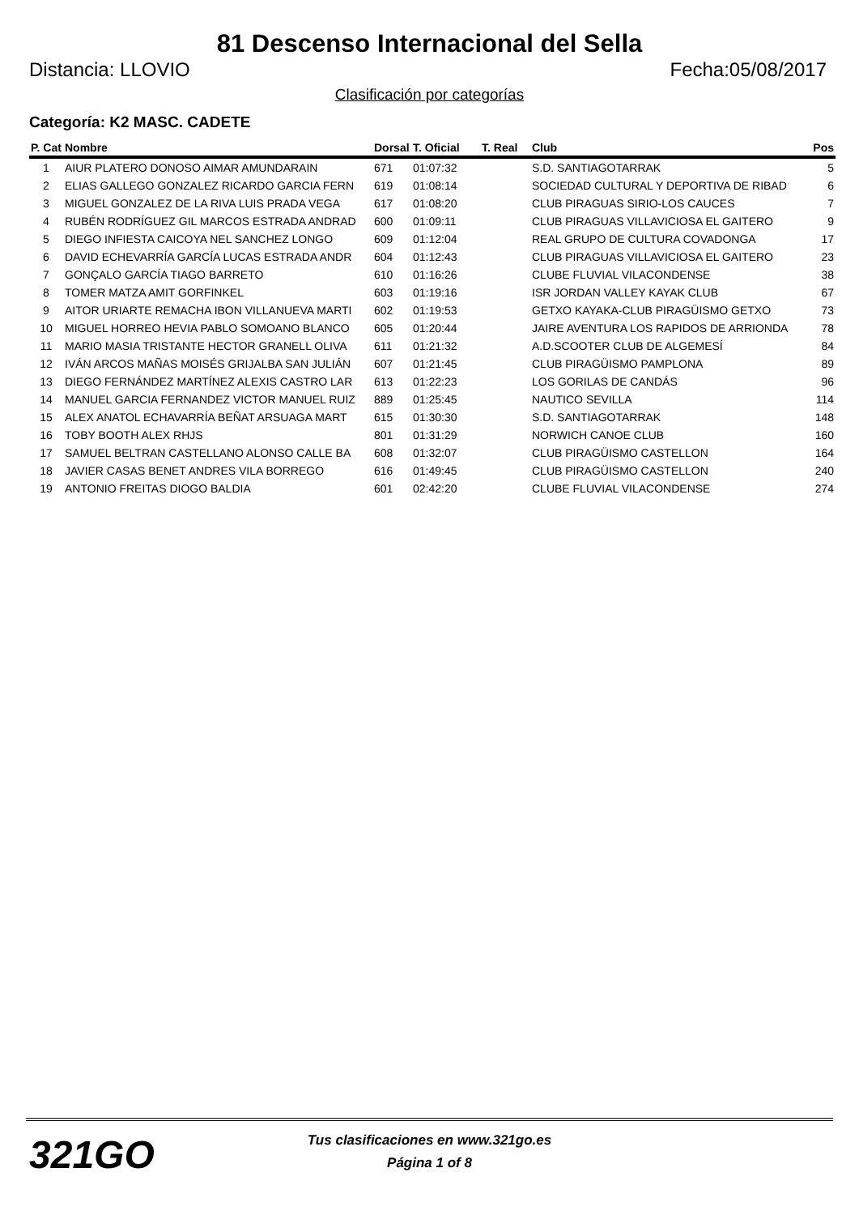81 Descenso Internacional del Sella
Distancia: LLOVIO Fecha:05/08/2017
Clasificación por categorías
Categoría: K2 MASC. CADETE
| P. Cat | Nombre | Dorsal | T. Oficial | T. Real | Club | Pos |
| --- | --- | --- | --- | --- | --- | --- |
| 1 | AIUR PLATERO DONOSO AIMAR AMUNDARAIN | 671 | 01:07:32 | | S.D. SANTIAGOTARRAK | 5 |
| 2 | ELIAS GALLEGO GONZALEZ RICARDO GARCIA FERN | 619 | 01:08:14 | | SOCIEDAD CULTURAL Y DEPORTIVA DE RIBAD | 6 |
| 3 | MIGUEL GONZALEZ DE LA RIVA LUIS PRADA VEGA | 617 | 01:08:20 | | CLUB PIRAGUAS SIRIO-LOS CAUCES | 7 |
| 4 | RUBÉN RODRÍGUEZ GIL MARCOS ESTRADA ANDRAD | 600 | 01:09:11 | | CLUB PIRAGUAS VILLAVICIOSA EL GAITERO | 9 |
| 5 | DIEGO INFIESTA CAICOYA NEL SANCHEZ LONGO | 609 | 01:12:04 | | REAL GRUPO DE CULTURA COVADONGA | 17 |
| 6 | DAVID ECHEVARRÍA GARCÍA LUCAS ESTRADA ANDR | 604 | 01:12:43 | | CLUB PIRAGUAS VILLAVICIOSA EL GAITERO | 23 |
| 7 | GONÇALO GARCÍA TIAGO BARRETO | 610 | 01:16:26 | | CLUBE FLUVIAL VILACONDENSE | 38 |
| 8 | TOMER MATZA AMIT GORFINKEL | 603 | 01:19:16 | | ISR JORDAN VALLEY KAYAK CLUB | 67 |
| 9 | AITOR URIARTE REMACHA IBON VILLANUEVA MARTI | 602 | 01:19:53 | | GETXO KAYAKA-CLUB PIRAGÜISMO GETXO | 73 |
| 10 | MIGUEL HORREO HEVIA PABLO SOMOANO BLANCO | 605 | 01:20:44 | | JAIRE AVENTURA LOS RAPIDOS DE ARRIONDA | 78 |
| 11 | MARIO MASIA TRISTANTE HECTOR GRANELL OLIVA | 611 | 01:21:32 | | A.D.SCOOTER CLUB DE ALGEMESÍ | 84 |
| 12 | IVÁN ARCOS MAÑAS MOISÉS GRIJALBA SAN JULIÁN | 607 | 01:21:45 | | CLUB PIRAGÜISMO PAMPLONA | 89 |
| 13 | DIEGO FERNÁNDEZ MARTÍNEZ ALEXIS CASTRO LAR | 613 | 01:22:23 | | LOS GORILAS DE CANDÁS | 96 |
| 14 | MANUEL GARCIA FERNANDEZ VICTOR MANUEL RUIZ | 889 | 01:25:45 | | NAUTICO SEVILLA | 114 |
| 15 | ALEX ANATOL ECHAVARRÍA BEÑAT ARSUAGA MART | 615 | 01:30:30 | | S.D. SANTIAGOTARRAK | 148 |
| 16 | TOBY BOOTH ALEX RHJS | 801 | 01:31:29 | | NORWICH CANOE CLUB | 160 |
| 17 | SAMUEL BELTRAN CASTELLANO ALONSO CALLE BA | 608 | 01:32:07 | | CLUB PIRAGÜISMO CASTELLON | 164 |
| 18 | JAVIER CASAS BENET ANDRES VILA BORREGO | 616 | 01:49:45 | | CLUB PIRAGÜISMO CASTELLON | 240 |
| 19 | ANTONIO FREITAS DIOGO BALDIA | 601 | 02:42:20 | | CLUBE FLUVIAL VILACONDENSE | 274 |
321GO
Tus clasificaciones en www.321go.es
Página 1 of 8